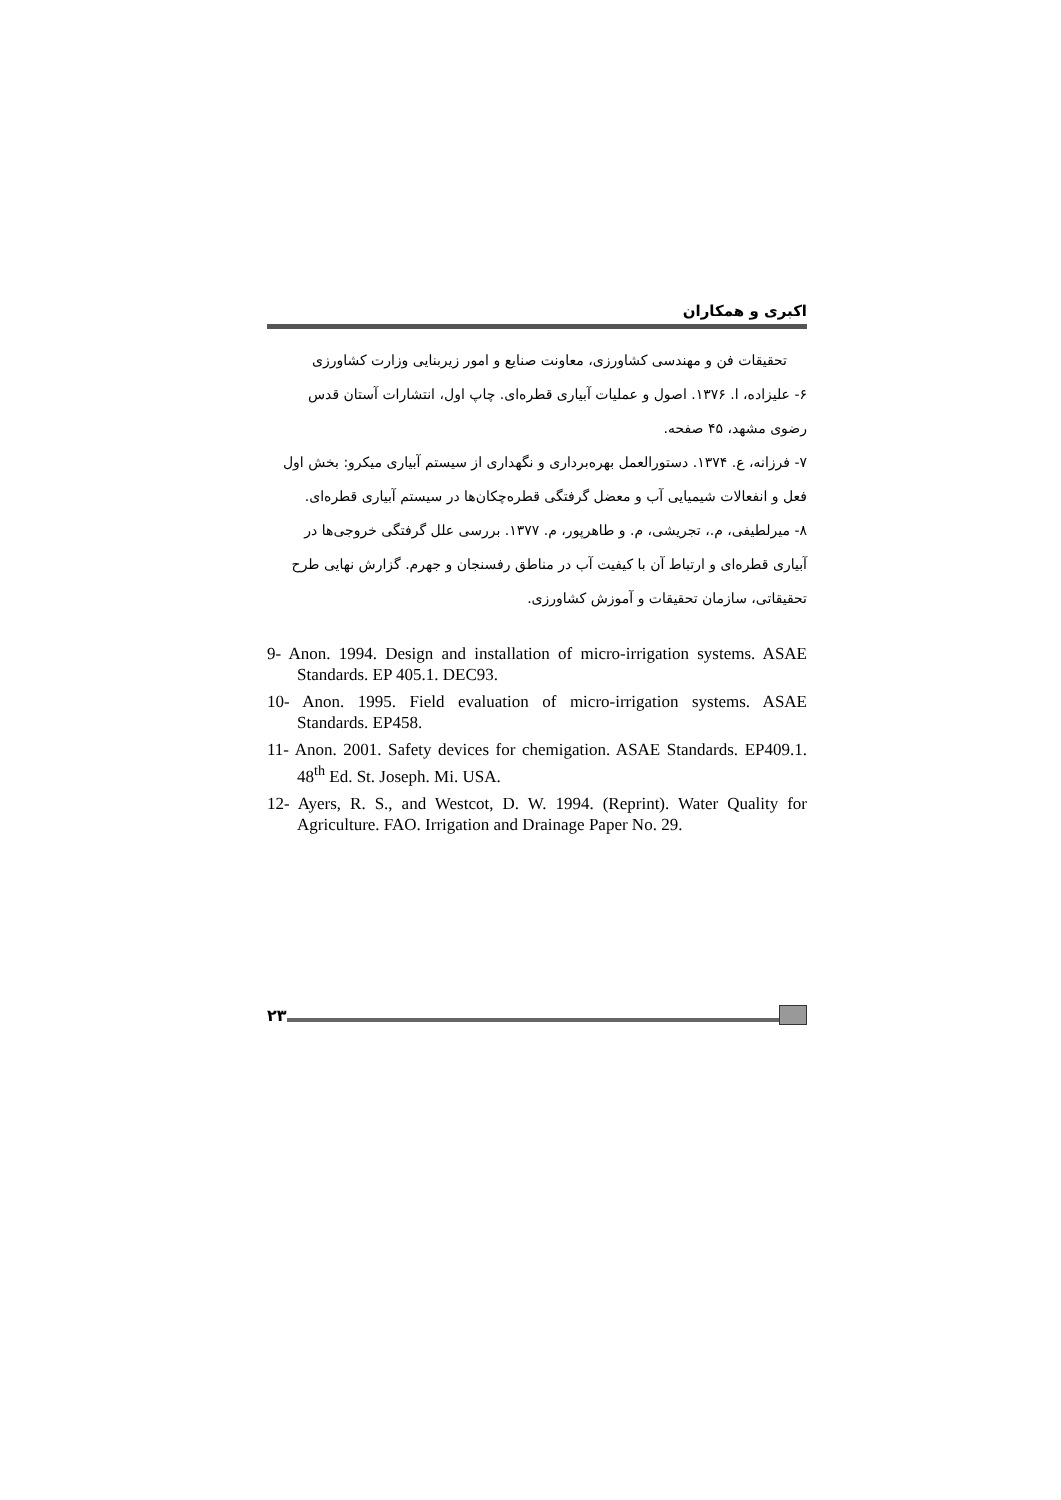اکبری و همکاران
تحقیقات فن و مهندسی کشاورزی، معاونت صنایع و امور زیربنایی وزارت کشاورزی
۶- علیزاده، ا. ۱۳۷۶. اصول و عملیات آبیاری قطره‌ای. چاپ اول، انتشارات آستان قدس رضوی مشهد، ۴۵ صفحه.
۷- فرزانه، ع. ۱۳۷۴. دستورالعمل بهره‌برداری و نگهداری از سیستم آبیاری میکرو: بخش اول فعل و انفعالات شیمیایی آب و معضل گرفتگی قطره‌چکان‌ها در سیستم آبیاری قطره‌ای.
۸- میرلطیفی، م.، تجریشی، م. و طاهرپور، م. ۱۳۷۷. بررسی علل گرفتگی خروجی‌ها در آبیاری قطره‌ای و ارتباط آن با کیفیت آب در مناطق رفسنجان و جهرم. گزارش نهایی طرح تحقیقاتی، سازمان تحقیقات و آموزش کشاورزی.
9- Anon. 1994. Design and installation of micro-irrigation systems. ASAE Standards. EP 405.1. DEC93.
10- Anon. 1995. Field evaluation of micro-irrigation systems. ASAE Standards. EP458.
11- Anon. 2001. Safety devices for chemigation. ASAE Standards. EP409.1. 48<sup>th</sup> Ed. St. Joseph. Mi. USA.
12- Ayers, R. S., and Westcot, D. W. 1994. (Reprint). Water Quality for Agriculture. FAO. Irrigation and Drainage Paper No. 29.
۲۳